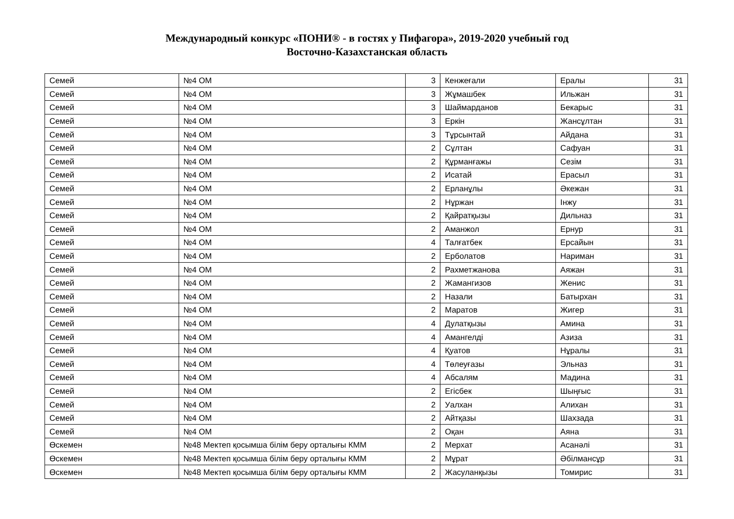Международный конкурс «ПОНИ® - в гостях у Пифагора», 2019-2020 учебный год
Восточно-Казахстанская область
| Семей | №4 ОМ | 3 | Кенжеғали | Ералы | 31 |
| Семей | №4 ОМ | 3 | Жұмашбек | Ильжан | 31 |
| Семей | №4 ОМ | 3 | Шаймарданов | Бекарыс | 31 |
| Семей | №4 ОМ | 3 | Еркін | Жансұлтан | 31 |
| Семей | №4 ОМ | 3 | Тұрсынтай | Айдана | 31 |
| Семей | №4 ОМ | 2 | Сұлтан | Сафуан | 31 |
| Семей | №4 ОМ | 2 | Құрманғажы | Сезім | 31 |
| Семей | №4 ОМ | 2 | Исатай | Ерасыл | 31 |
| Семей | №4 ОМ | 2 | Ерланұлы | Әкежан | 31 |
| Семей | №4 ОМ | 2 | Нұржан | Інжу | 31 |
| Семей | №4 ОМ | 2 | Қайратқызы | Дильназ | 31 |
| Семей | №4 ОМ | 2 | Аманжол | Ернур | 31 |
| Семей | №4 ОМ | 4 | Талғатбек | Ерсайын | 31 |
| Семей | №4 ОМ | 2 | Ерболатов | Нариман | 31 |
| Семей | №4 ОМ | 2 | Рахметжанова | Аяжан | 31 |
| Семей | №4 ОМ | 2 | Жамангизов | Женис | 31 |
| Семей | №4 ОМ | 2 | Назали | Батырхан | 31 |
| Семей | №4 ОМ | 2 | Маратов | Жигер | 31 |
| Семей | №4 ОМ | 4 | Дулатқызы | Амина | 31 |
| Семей | №4 ОМ | 4 | Амангелді | Азиза | 31 |
| Семей | №4 ОМ | 4 | Қуатов | Нұралы | 31 |
| Семей | №4 ОМ | 4 | Төлеуғазы | Эльназ | 31 |
| Семей | №4 ОМ | 4 | Абсалям | Мадина | 31 |
| Семей | №4 ОМ | 2 | Егісбек | Шыңғыс | 31 |
| Семей | №4 ОМ | 2 | Уалхан | Алихан | 31 |
| Семей | №4 ОМ | 2 | Айтқазы | Шахзада | 31 |
| Семей | №4 ОМ | 2 | Оқан | Аяна | 31 |
| Өскемен | №48 Мектеп қосымша білім беру орталығы КММ | 2 | Мерхат | Асанәлі | 31 |
| Өскемен | №48 Мектеп қосымша білім беру орталығы КММ | 2 | Мұрат | Әбілмансұр | 31 |
| Өскемен | №48 Мектеп қосымша білім беру орталығы КММ | 2 | Жасуланқызы | Томирис | 31 |